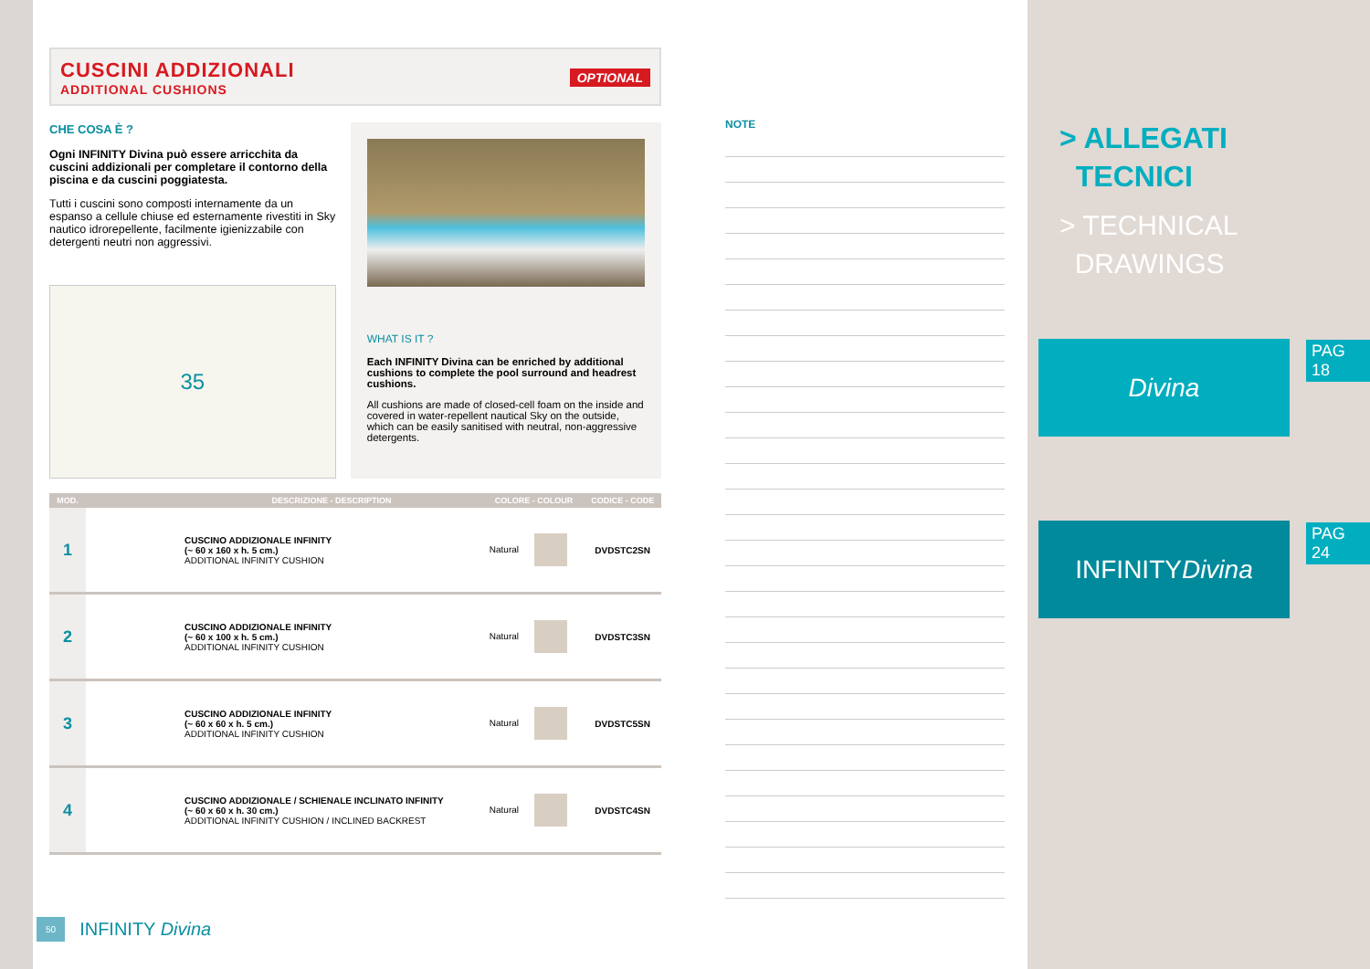CUSCINI ADDIZIONALI
ADDITIONAL CUSHIONS
OPTIONAL
CHE COSA È ?
Ogni INFINITY Divina può essere arricchita da cuscini addizionali per completare il contorno della piscina e da cuscini poggiatesta.
Tutti i cuscini sono composti internamente da un espanso a cellule chiuse ed esternamente rivestiti in Sky nautico idrorepellente, facilmente igienizzabile con detergenti neutri non aggressivi.
35
WHAT IS IT ?
Each INFINITY Divina can be enriched by additional cushions to complete the pool surround and headrest cushions.
All cushions are made of closed-cell foam on the inside and covered in water-repellent nautical Sky on the outside, which can be easily sanitised with neutral, non-aggressive detergents.
| MOD. | | DESCRIZIONE - DESCRIPTION | COLORE - COLOUR | CODICE - CODE |
| --- | --- | --- | --- | --- |
| 1 | | CUSCINO ADDIZIONALE INFINITY (~ 60 x 160 x h. 5 cm.) ADDITIONAL INFINITY CUSHION | Natural | DVDSTC2SN |
| 2 | | CUSCINO ADDIZIONALE INFINITY (~ 60 x 100 x h. 5 cm.) ADDITIONAL INFINITY CUSHION | Natural | DVDSTC3SN |
| 3 | | CUSCINO ADDIZIONALE INFINITY (~ 60 x 60 x h. 5 cm.) ADDITIONAL INFINITY CUSHION | Natural | DVDSTC5SN |
| 4 | | CUSCINO ADDIZIONALE / SCHIENALE INCLINATO INFINITY (~ 60 x 60 x h. 30 cm.) ADDITIONAL INFINITY CUSHION / INCLINED BACKREST | Natural | DVDSTC4SN |
50 INFINITY Divina
NOTE
> ALLEGATI
TECNICI
> TECHNICAL
DRAWINGS
Divina PAG 18
INFINITY Divina PAG 24